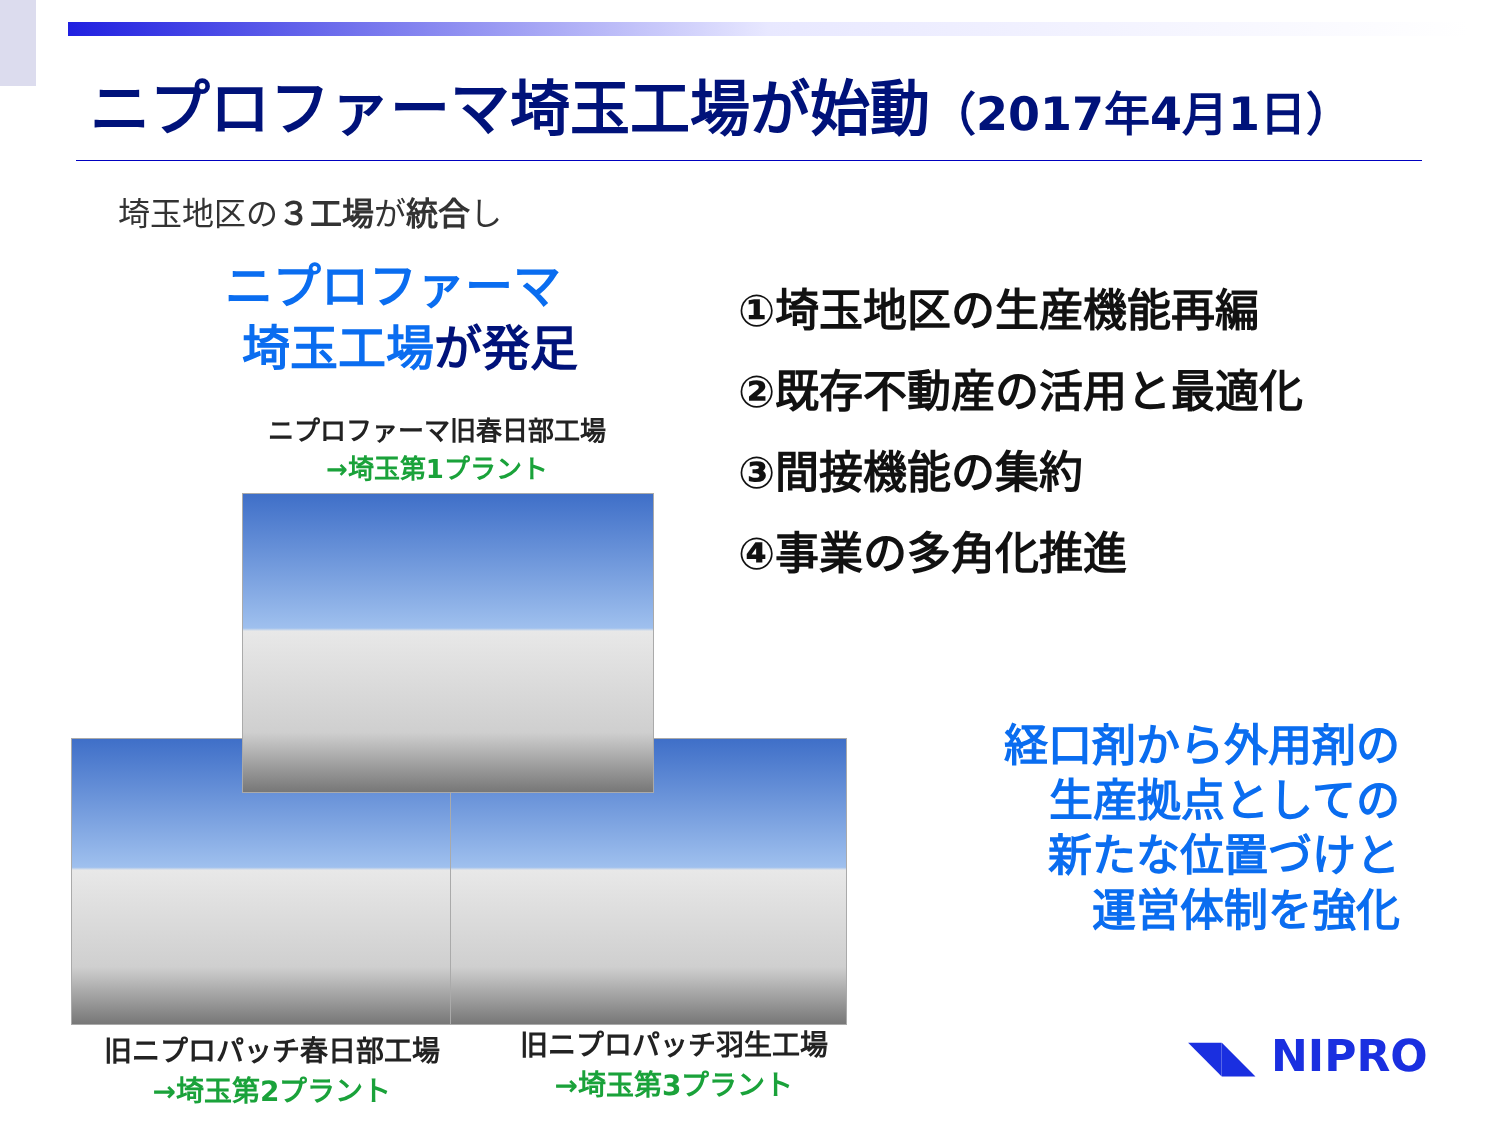ニプロファーマ埼玉工場が始動（2017年4月1日）
埼玉地区の３工場が統合し
ニプロファーマ
埼玉工場が発足
ニプロファーマ旧春日部工場
→埼玉第1プラント
①埼玉地区の生産機能再編
②既存不動産の活用と最適化
③間接機能の集約
④事業の多角化推進
旧ニプロパッチ春日部工場
→埼玉第2プラント
旧ニプロパッチ羽生工場
→埼玉第3プラント
経口剤から外用剤の
生産拠点としての
新たな位置づけと
運営体制を強化
◥◣ NIPRO